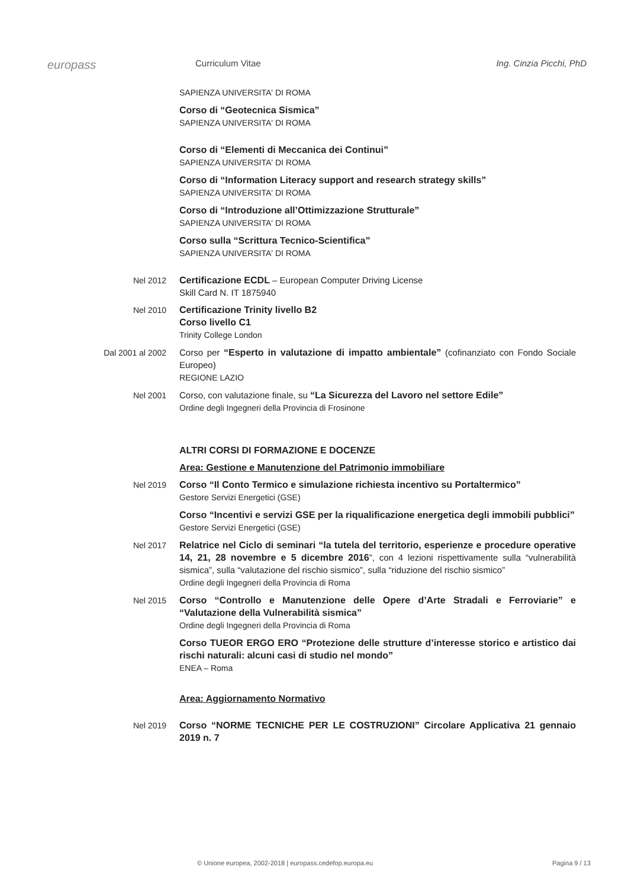europass
Curriculum Vitae Ing. Cinzia Picchi, PhD
SAPIENZA UNIVERSITA' DI ROMA
Corso di “Geotecnica Sismica”
SAPIENZA UNIVERSITA' DI ROMA
Corso di “Elementi di Meccanica dei Continui”
SAPIENZA UNIVERSITA' DI ROMA
Corso di “Information Literacy support and research strategy skills”
SAPIENZA UNIVERSITA' DI ROMA
Corso di “Introduzione all’Ottimizzazione Strutturale”
SAPIENZA UNIVERSITA' DI ROMA
Corso sulla “Scrittura Tecnico-Scientifica”
SAPIENZA UNIVERSITA' DI ROMA
Nel 2012
Certificazione ECDL – European Computer Driving License
Skill Card N. IT 1875940
Nel 2010
Certificazione Trinity livello B2
Corso livello C1
Trinity College London
Dal 2001 al 2002
Corso per “Esperto in valutazione di impatto ambientale” (cofinanziato con Fondo Sociale Europeo)
REGIONE LAZIO
Nel 2001
Corso, con valutazione finale, su “La Sicurezza del Lavoro nel settore Edile”
Ordine degli Ingegneri della Provincia di Frosinone
ALTRI CORSI DI FORMAZIONE E DOCENZE
Area: Gestione e Manutenzione del Patrimonio immobiliare
Nel 2019
Corso “Il Conto Termico e simulazione richiesta incentivo su Portaltermico”
Gestore Servizi Energetici (GSE)
Corso “Incentivi e servizi GSE per la riqualificazione energetica degli immobili pubblici”
Gestore Servizi Energetici (GSE)
Nel 2017
Relatrice nel Ciclo di seminari “la tutela del territorio, esperienze e procedure operative 14, 21, 28 novembre e 5 dicembre 2016”, con 4 lezioni rispettivamente sulla “vulnerabilità sismica”, sulla “valutazione del rischio sismico”, sulla “riduzione del rischio sismico”
Ordine degli Ingegneri della Provincia di Roma
Nel 2015
Corso “Controllo e Manutenzione delle Opere d’Arte Stradali e Ferroviarie” e “Valutazione della Vulnerabilità sismica”
Ordine degli Ingegneri della Provincia di Roma
Corso TUEOR ERGO ERO “Protezione delle strutture d’interesse storico e artistico dai rischi naturali: alcuni casi di studio nel mondo”
ENEA – Roma
Area: Aggiornamento Normativo
Nel 2019
Corso “NORME TECNICHE PER LE COSTRUZIONI” Circolare Applicativa 21 gennaio 2019 n. 7
© Unione europea, 2002-2018 | europass.cedefop.europa.eu Pagina 9 / 13